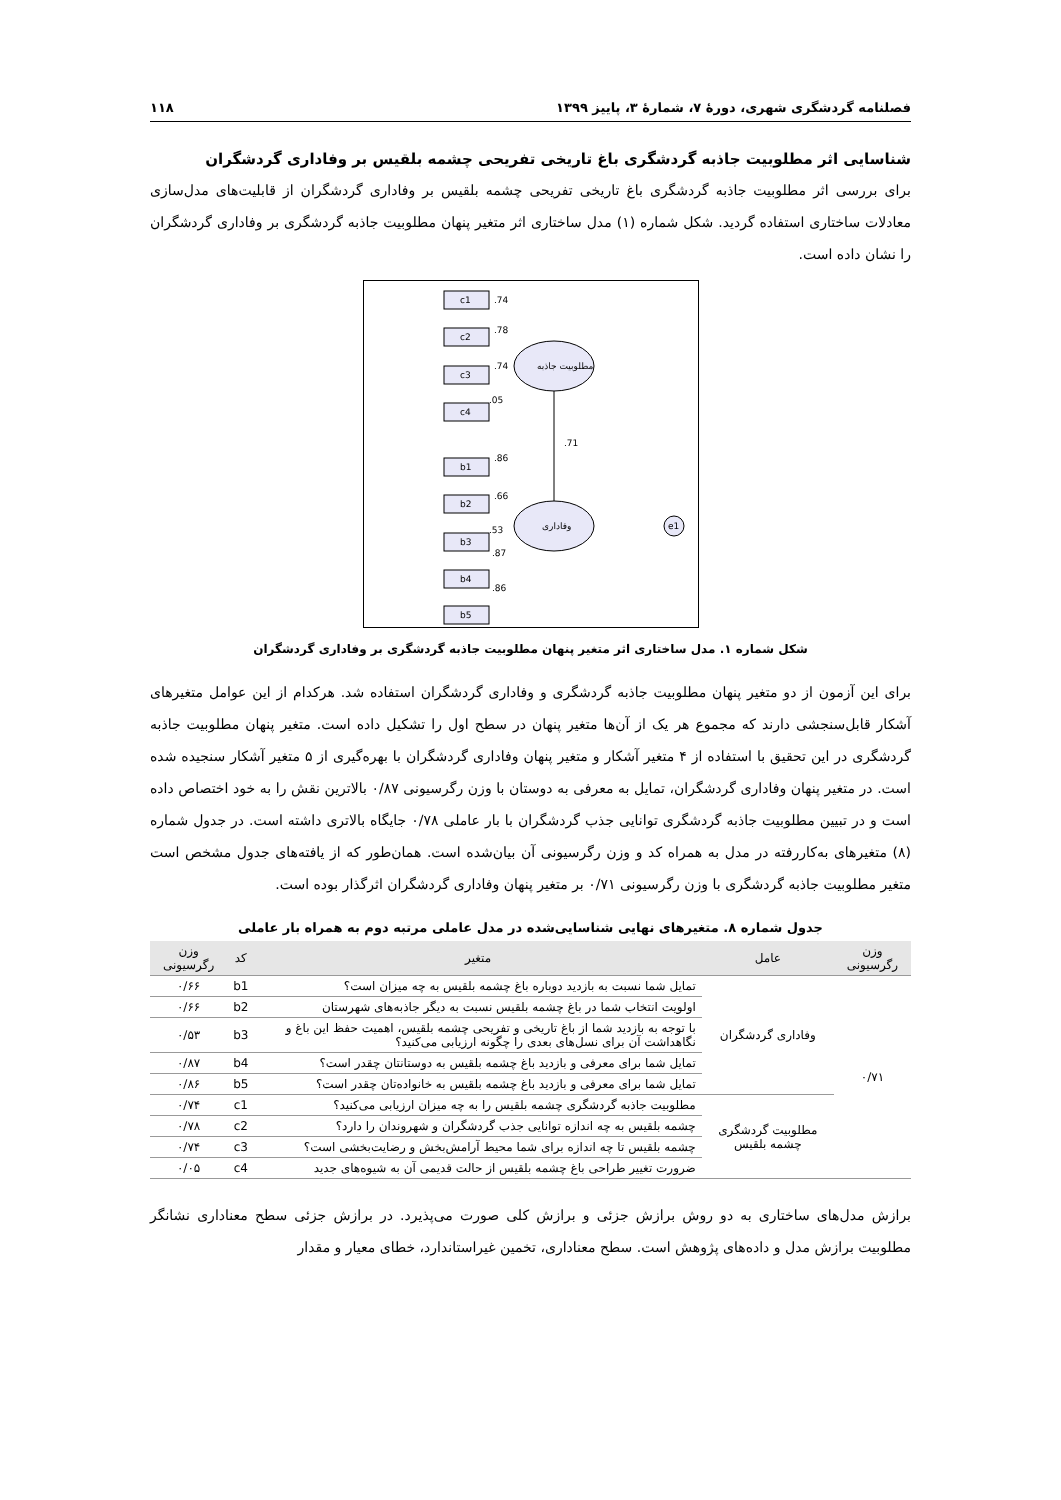فصلنامه گردشگری شهری، دورهٔ ۷، شمارهٔ ۳، پاییز ۱۳۹۹ ۱۱۸
شناسایی اثر مطلوبیت جاذبه گردشگری باغ تاریخی تفریحی چشمه بلقیس بر وفاداری گردشگران
برای بررسی اثر مطلوبیت جاذبه گردشگری باغ تاریخی تفریحی چشمه بلقیس بر وفاداری گردشگران از قابلیت‌های مدل‌سازی معادلات ساختاری استفاده گردید. شکل شماره (۱) مدل ساختاری اثر متغیر پنهان مطلوبیت جاذبه گردشگری بر وفاداری گردشگران را نشان داده است.
مطلوبیت جاذبه
وفاداری
e1
.71
c1
c2
c3
c4
b1
b2
b3
b4
b5
.74
.78
.74
.05
.86
.66
.53
.87
.86
شکل شماره ۱. مدل ساختاری اثر متغیر پنهان مطلوبیت جاذبه گردشگری بر وفاداری گردشگران
برای این آزمون از دو متغیر پنهان مطلوبیت جاذبه گردشگری و وفاداری گردشگران استفاده شد. هرکدام از این عوامل متغیرهای آشکار قابل‌سنجشی دارند که مجموع هر یک از آن‌ها متغیر پنهان در سطح اول را تشکیل داده است. متغیر پنهان مطلوبیت جاذبه گردشگری در این تحقیق با استفاده از ۴ متغیر آشکار و متغیر پنهان وفاداری گردشگران با بهره‌گیری از ۵ متغیر آشکار سنجیده شده است. در متغیر پنهان وفاداری گردشگران، تمایل به معرفی به دوستان با وزن رگرسیونی ۰/۸۷ بالاترین نقش را به خود اختصاص داده است و در تبیین مطلوبیت جاذبه گردشگری توانایی جذب گردشگران با بار عاملی ۰/۷۸ جایگاه بالاتری داشته است. در جدول شماره (۸) متغیرهای به‌کاررفته در مدل به همراه کد و وزن رگرسیونی آن بیان‌شده است. همان‌طور که از یافته‌های جدول مشخص است متغیر مطلوبیت جاذبه گردشگری با وزن رگرسیونی ۰/۷۱ بر متغیر پنهان وفاداری گردشگران اثرگذار بوده است.
جدول شماره ۸. متغیرهای نهایی شناسایی‌شده در مدل عاملی مرتبه دوم به همراه بار عاملی
| وزن رگرسیونی | عامل | متغیر | کد | وزن رگرسیونی |
| --- | --- | --- | --- | --- |
| ۰/۷۱ | وفاداری گردشگران | تمایل شما نسبت به بازدید دوباره باغ چشمه بلقیس به چه میزان است؟ | b1 | ۰/۶۶ |
| | | اولویت انتخاب شما در باغ چشمه بلقیس نسبت به دیگر جاذبه‌های شهرستان | b2 | ۰/۶۶ |
| | | با توجه به بازدید شما از باغ تاریخی و تفریحی چشمه بلقیس، اهمیت حفظ این باغ و نگاهداشت آن برای نسل‌های بعدی را چگونه ارزیابی می‌کنید؟ | b3 | ۰/۵۳ |
| | | تمایل شما برای معرفی و بازدید باغ چشمه بلقیس به دوستانتان چقدر است؟ | b4 | ۰/۸۷ |
| | | تمایل شما برای معرفی و بازدید باغ چشمه بلقیس به خانواده‌تان چقدر است؟ | b5 | ۰/۸۶ |
| | مطلوبیت گردشگری چشمه بلقیس | مطلوبیت جاذبه گردشگری چشمه بلقیس را به چه میزان ارزیابی می‌کنید؟ | c1 | ۰/۷۴ |
| | | چشمه بلقیس به چه اندازه توانایی جذب گردشگران و شهروندان را دارد؟ | c2 | ۰/۷۸ |
| | | چشمه بلقیس تا چه اندازه برای شما محیط آرامش‌بخش و رضایت‌بخشی است؟ | c3 | ۰/۷۴ |
| | | ضرورت تغییر طراحی باغ چشمه بلقیس از حالت قدیمی آن به شیوه‌های جدید | c4 | ۰/۰۵ |
برازش مدل‌های ساختاری به دو روش برازش جزئی و برازش کلی صورت می‌پذیرد. در برازش جزئی سطح معناداری نشانگر مطلوبیت برازش مدل و داده‌های پژوهش است. سطح معناداری، تخمین غیراستاندارد، خطای معیار و مقدار